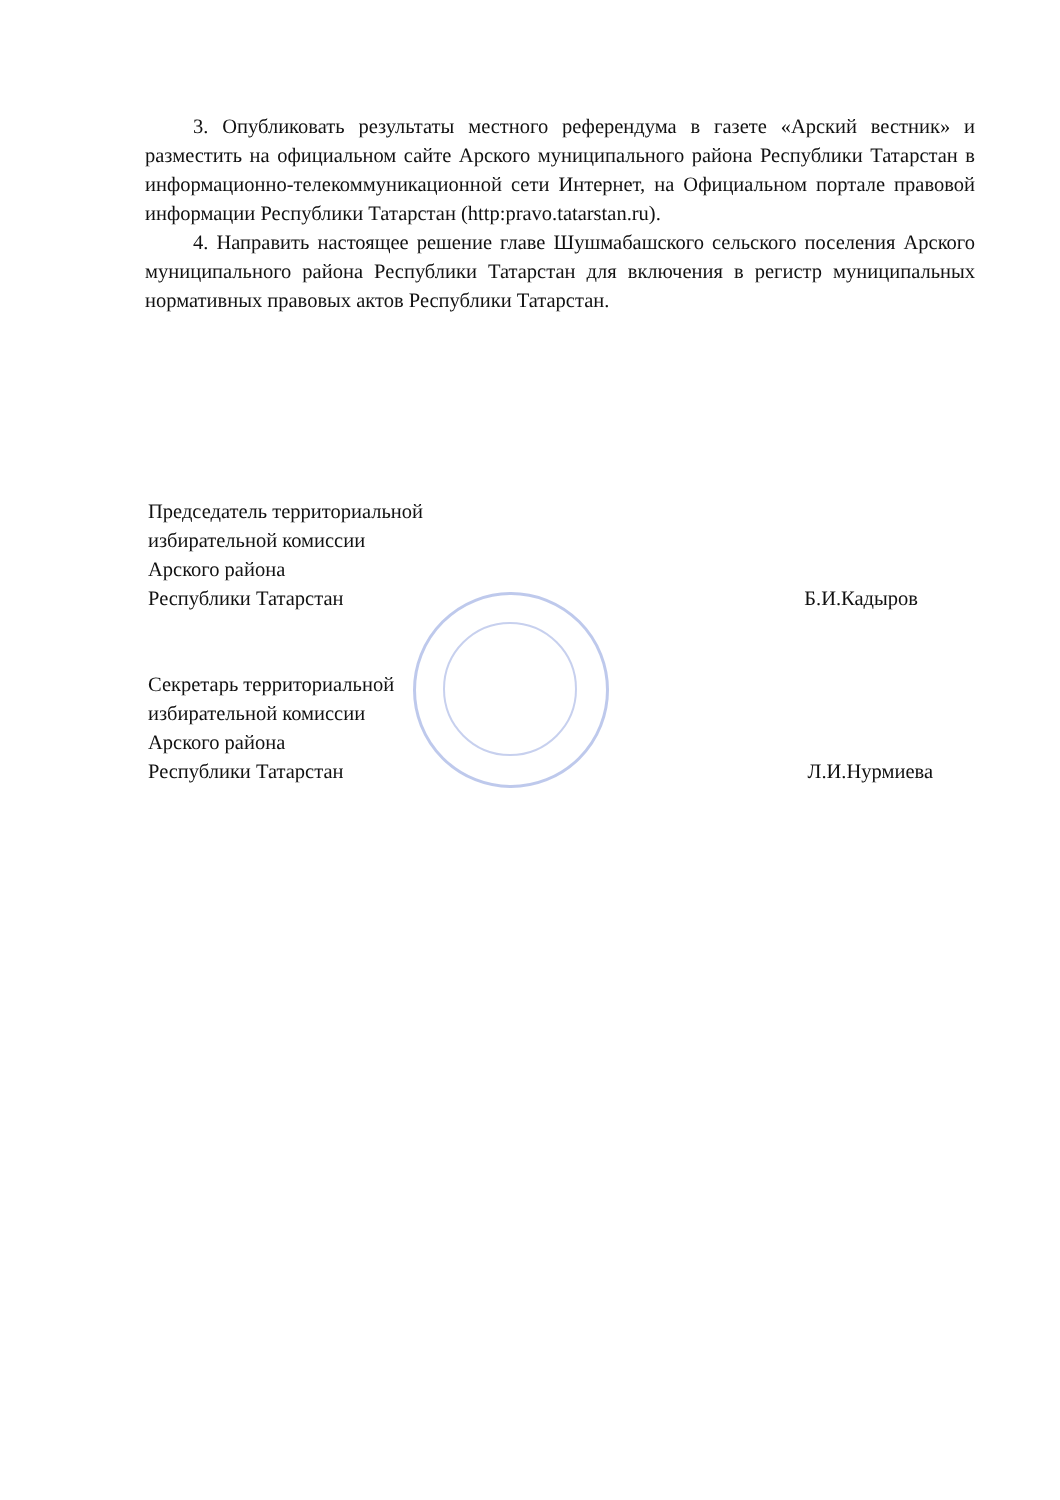3. Опубликовать результаты местного референдума в газете «Арский вестник» и разместить на официальном сайте Арского муниципального района Республики Татарстан в информационно-телекоммуникационной сети Интернет, на Официальном портале правовой информации Республики Татарстан (http:pravo.tatarstan.ru).
4. Направить настоящее решение главе Шушмабашского сельского поселения Арского муниципального района Республики Татарстан для включения в регистр муниципальных нормативных правовых актов Республики Татарстан.
Председатель территориальной
избирательной комиссии
Арского района
Республики Татарстан
Б.И.Кадыров
Секретарь территориальной
избирательной комиссии
Арского района
Республики Татарстан
Л.И.Нурмиева